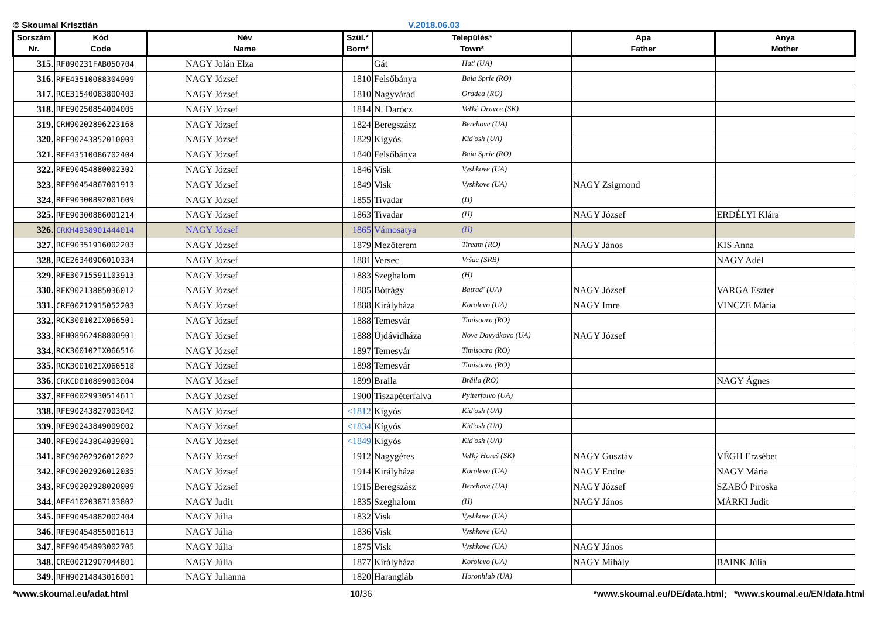© Skoumal Krisztián V.2018.06.03
| Sorszám Nr. | Kód Code | Név Name | Szül.* Born* | Település* Town* | Apa Father | Anya Mother |
| --- | --- | --- | --- | --- | --- | --- |
| 315. | RF090231FAB050704 | NAGY Jolán Elza | | Gát Hat' (UA) | | |
| 316. | RFE43510088304909 | NAGY József | 1810 | Felsőbánya Baia Sprie (RO) | | |
| 317. | RCE31540083800403 | NAGY József | 1810 | Nagyvárad Oradea (RO) | | |
| 318. | RFE90250854004005 | NAGY József | 1814 | N. Darócz Veľké Dravce (SK) | | |
| 319. | CRH90202896223168 | NAGY József | 1824 | Beregszász Berehove (UA) | | |
| 320. | RFE90243852010003 | NAGY József | 1829 | Kígyós Kid'osh (UA) | | |
| 321. | RFE43510086702404 | NAGY József | 1840 | Felsőbánya Baia Sprie (RO) | | |
| 322. | RFE90454880002302 | NAGY József | 1846 | Visk Vyshkove (UA) | | |
| 323. | RFE90454867001913 | NAGY József | 1849 | Visk Vyshkove (UA) | NAGY Zsigmond | |
| 324. | RFE90300892001609 | NAGY József | 1855 | Tivadar (H) | | |
| 325. | RFE90300886001214 | NAGY József | 1863 | Tivadar (H) | NAGY József | ERDÉLYI Klára |
| 326. | CRKH4938901444014 | NAGY József | 1865 | Vámosatya (H) | | |
| 327. | RCE90351916002203 | NAGY József | 1879 | Mezőterem Tiream (RO) | NAGY János | KIS Anna |
| 328. | RCE26340906010334 | NAGY József | 1881 | Versec Vršac (SRB) | | NAGY Adél |
| 329. | RFE30715591103913 | NAGY József | 1883 | Szeghalom (H) | | |
| 330. | RFK90213885036012 | NAGY József | 1885 | Bótrágy Batrad' (UA) | NAGY József | VARGA Eszter |
| 331. | CRE00212915052203 | NAGY József | 1888 | Királyháza Korolevo (UA) | NAGY Imre | VINCZE Mária |
| 332. | RCK300102IX066501 | NAGY József | 1888 | Temesvár Timisoara (RO) | | |
| 333. | RFH08962488800901 | NAGY József | 1888 | Újdávidháza Nove Davydkovo (UA) | NAGY József | |
| 334. | RCK300102IX066516 | NAGY József | 1897 | Temesvár Timisoara (RO) | | |
| 335. | RCK300102IX066518 | NAGY József | 1898 | Temesvár Timisoara (RO) | | |
| 336. | CRKCD010899003004 | NAGY József | 1899 | Braila Brăila (RO) | | NAGY Ágnes |
| 337. | RFE00029930514611 | NAGY József | 1900 | Tiszapéterfalva Pyiterfolvo (UA) | | |
| 338. | RFE90243827003042 | NAGY József | <1812 | Kígyós Kid'osh (UA) | | |
| 339. | RFE90243849009002 | NAGY József | <1834 | Kígyós Kid'osh (UA) | | |
| 340. | RFE90243864039001 | NAGY József | <1849 | Kígyós Kid'osh (UA) | | |
| 341. | RFC90202926012022 | NAGY József | 1912 | Nagygéres Veľký Horeš (SK) | NAGY Gusztáv | VÉGH Erzsébet |
| 342. | RFC90202926012035 | NAGY József | 1914 | Királyháza Korolevo (UA) | NAGY Endre | NAGY Mária |
| 343. | RFC90202928020009 | NAGY József | 1915 | Beregszász Berehove (UA) | NAGY József | SZABÓ Piroska |
| 344. | AEE41020387103802 | NAGY Judit | 1835 | Szeghalom (H) | NAGY János | MÁRKI Judit |
| 345. | RFE90454882002404 | NAGY Júlia | 1832 | Visk Vyshkove (UA) | | |
| 346. | RFE90454855001613 | NAGY Júlia | 1836 | Visk Vyshkove (UA) | | |
| 347. | RFE90454893002705 | NAGY Júlia | 1875 | Visk Vyshkove (UA) | NAGY János | |
| 348. | CRE00212907044801 | NAGY Júlia | 1877 | Királyháza Korolevo (UA) | NAGY Mihály | BAINK Júlia |
| 349. | RFH90214843016001 | NAGY Julianna | 1820 | Harangláb Horonhlab (UA) | | |
*www.skoumal.eu/adat.html 10/36 *www.skoumal.eu/DE/data.html; *www.skoumal.eu/EN/data.html